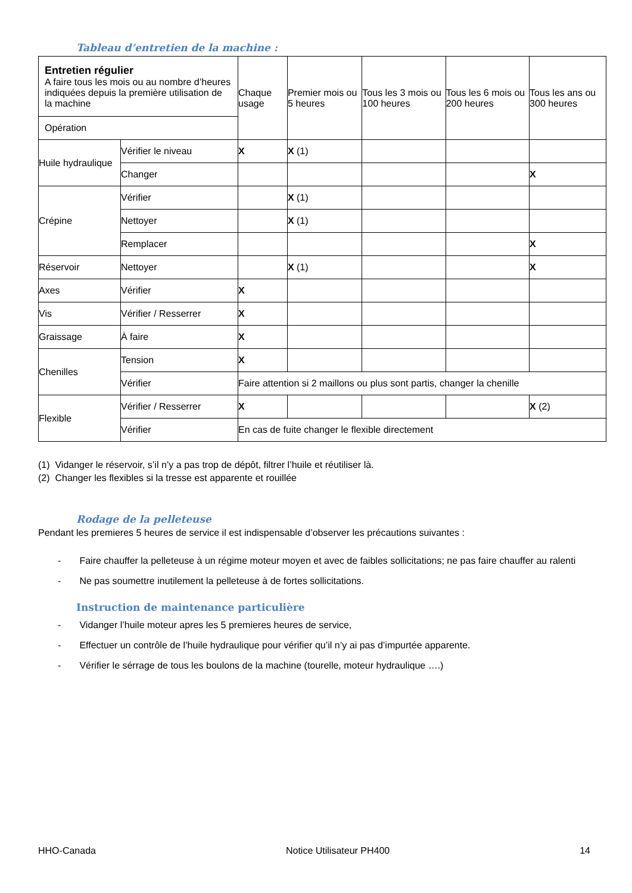Tableau d’entretien de la machine :
| Entretien régulier A faire tous les mois ou au nombre d’heures indiquées depuis la première utilisation de la machine | | Chaque usage | Premier mois ou 5 heures | Tous les 3 mois ou 100 heures | Tous les 6 mois ou 200 heures | Tous les ans ou 300 heures |
| Opération | | | | | | |
| Huile hydraulique | Vérifier le niveau | X | X (1) | | | |
| | Changer | | | | | X |
| Crépine | Vérifier | | X (1) | | | |
| | Nettoyer | | X (1) | | | |
| | Remplacer | | | | | X |
| Réservoir | Nettoyer | | X (1) | | | X |
| Axes | Vérifier | X | | | | |
| Vis | Vérifier / Resserrer | X | | | | |
| Graissage | À faire | X | | | | |
| Chenilles | Tension | X | | | | |
| | Vérifier | Faire attention si 2 maillons ou plus sont partis, changer la chenille | | | | |
| Flexible | Vérifier / Resserrer | X | | | | X (2) |
| | Vérifier | En cas de fuite changer le flexible directement | | | | |
(1) Vidanger le réservoir, s’il n’y a pas trop de dépôt, filtrer l’huile et réutiliser là.
(2) Changer les flexibles si la tresse est apparente et rouillée
Rodage de la pelleteuse
Pendant les premieres 5 heures de service il est indispensable d’observer les précautions suivantes :
- Faire chauffer la pelleteuse à un régime moteur moyen et avec de faibles sollicitations; ne pas faire chauffer au ralenti
- Ne pas soumettre inutilement la pelleteuse à de fortes sollicitations.
Instruction de maintenance particulière
- Vidanger l’huile moteur apres les 5 premieres heures de service,
- Effectuer un contrôle de l’huile hydraulique pour vérifier qu’il n’y ai pas d’impurtée apparente.
- Vérifier le sérrage de tous les boulons de la machine (tourelle, moteur hydraulique ….)
HHO-Canada Notice Utilisateur PH400 14